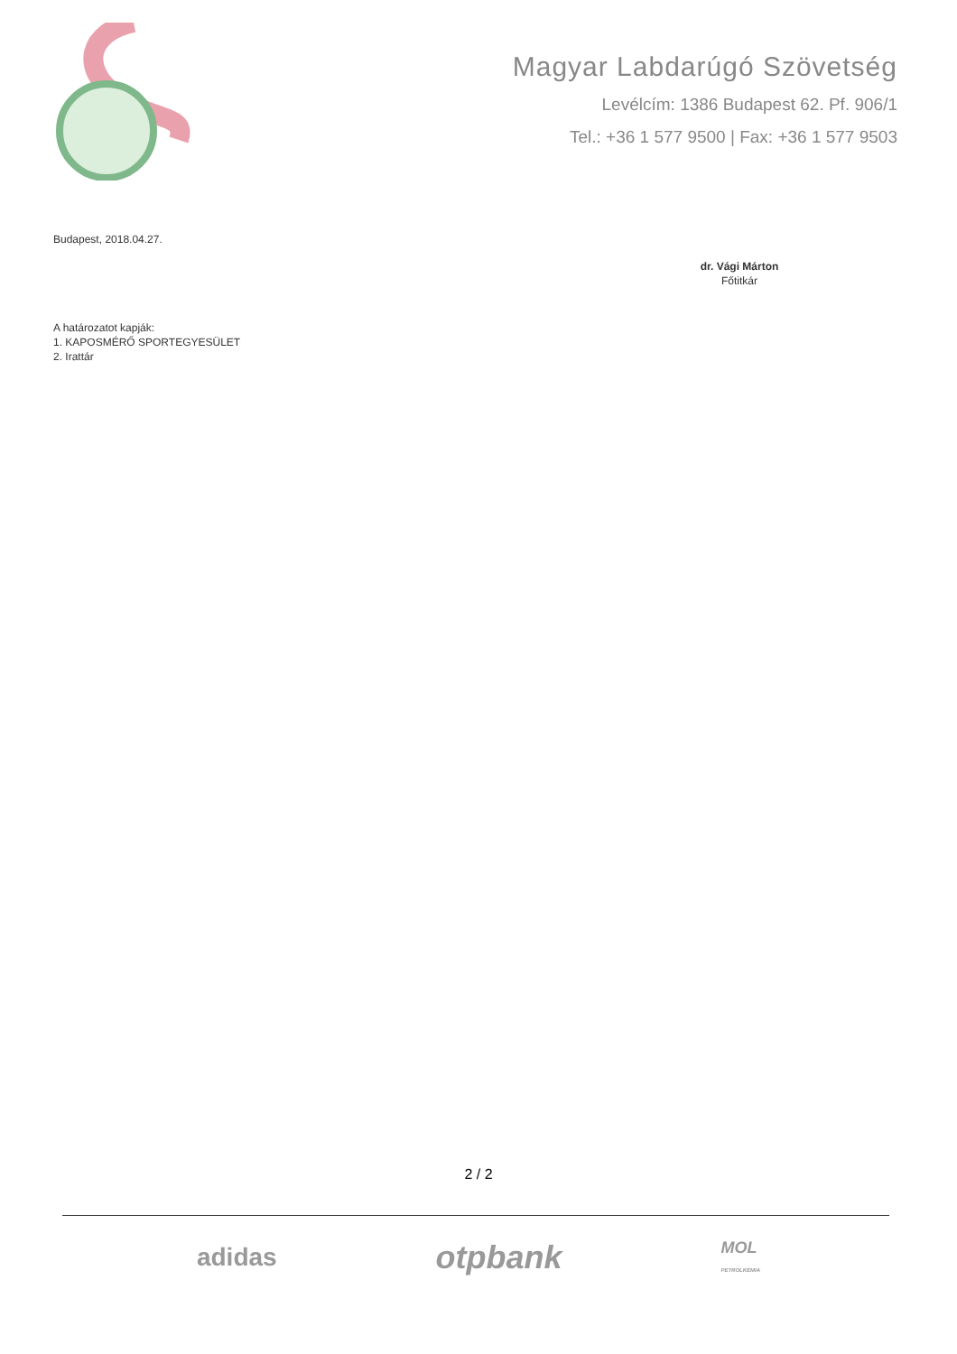Magyar Labdarúgó Szövetség
Levélcím: 1386 Budapest 62. Pf. 906/1
Tel.: +36 1 577 9500 | Fax: +36 1 577 9503
Budapest, 2018.04.27.
dr. Vági Márton
Főtitkár
A határozatot kapják:
1. KAPOSMÉRŐ SPORTEGYESÜLET
2. Irattár
2 / 2
adidas otpbank MOL
PETROLKÉMIA